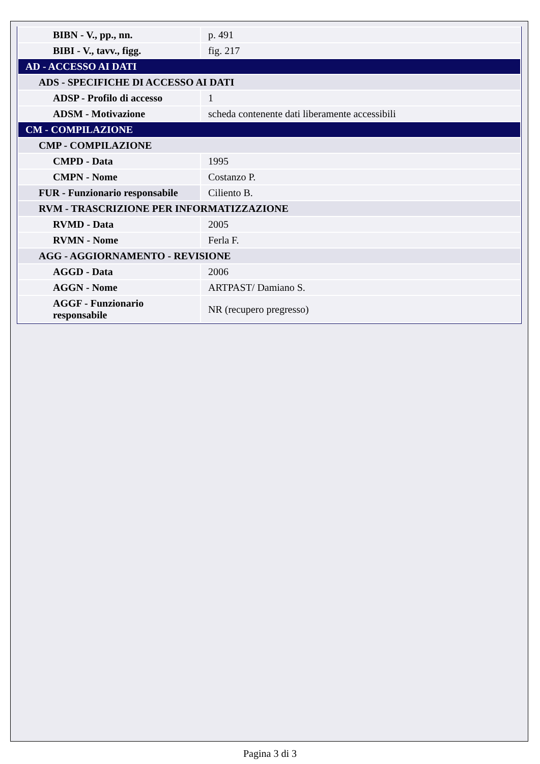| BIBN - V., pp., nn. | p. 491 |
| BIBI - V., tavv., figg. | fig. 217 |
| AD - ACCESSO AI DATI | |
| ADS - SPECIFICHE DI ACCESSO AI DATI | |
| ADSP - Profilo di accesso | 1 |
| ADSM - Motivazione | scheda contenente dati liberamente accessibili |
| CM - COMPILAZIONE | |
| CMP - COMPILAZIONE | |
| CMPD - Data | 1995 |
| CMPN - Nome | Costanzo P. |
| FUR - Funzionario responsabile | Ciliento B. |
| RVM - TRASCRIZIONE PER INFORMATIZZAZIONE | |
| RVMD - Data | 2005 |
| RVMN - Nome | Ferla F. |
| AGG - AGGIORNAMENTO - REVISIONE | |
| AGGD - Data | 2006 |
| AGGN - Nome | ARTPAST/ Damiano S. |
| AGGF - Funzionario responsabile | NR (recupero pregresso) |
Pagina 3 di 3